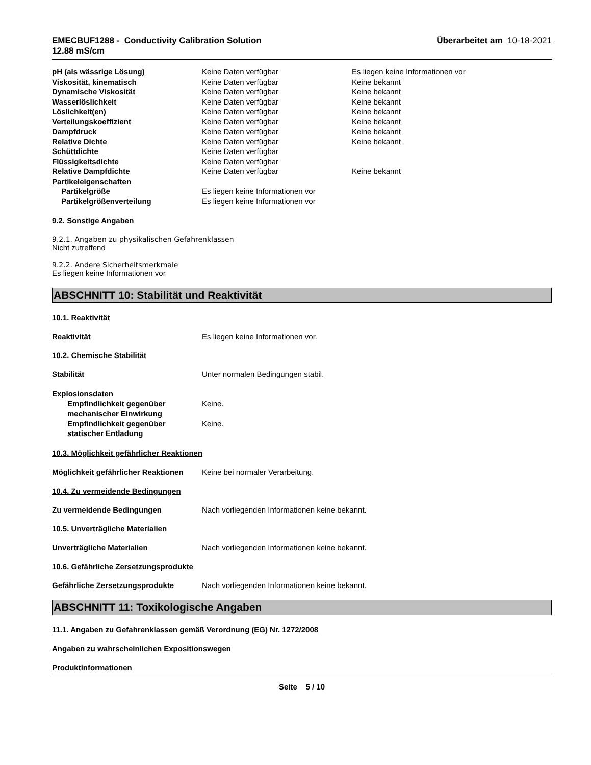EMECBUF1288 - Conductivity Calibration Solution
12.88 mS/cm
Überarbeitet am 10-18-2021
| pH (als wässrige Lösung) | Keine Daten verfügbar | Es liegen keine Informationen vor |
| Viskosität, kinematisch | Keine Daten verfügbar | Keine bekannt |
| Dynamische Viskosität | Keine Daten verfügbar | Keine bekannt |
| Wasserlöslichkeit | Keine Daten verfügbar | Keine bekannt |
| Löslichkeit(en) | Keine Daten verfügbar | Keine bekannt |
| Verteilungskoeffizient | Keine Daten verfügbar | Keine bekannt |
| Dampfdruck | Keine Daten verfügbar | Keine bekannt |
| Relative Dichte | Keine Daten verfügbar | Keine bekannt |
| Schüttdichte | Keine Daten verfügbar | |
| Flüssigkeitsdichte | Keine Daten verfügbar | |
| Relative Dampfdichte | Keine Daten verfügbar | Keine bekannt |
| Partikeleigenschaften | | |
| Partikelgröße | Es liegen keine Informationen vor | |
| Partikelgrößenverteilung | Es liegen keine Informationen vor | |
9.2. Sonstige Angaben
9.2.1. Angaben zu physikalischen Gefahrenklassen
Nicht zutreffend
9.2.2. Andere Sicherheitsmerkmale
Es liegen keine Informationen vor
ABSCHNITT 10: Stabilität und Reaktivität
10.1. Reaktivität
Reaktivität Es liegen keine Informationen vor.
10.2. Chemische Stabilität
Stabilität Unter normalen Bedingungen stabil.
| Explosionsdaten | |
| Empfindlichkeit gegenüber mechanischer Einwirkung | Keine. |
| Empfindlichkeit gegenüber statischer Entladung | Keine. |
10.3. Möglichkeit gefährlicher Reaktionen
Möglichkeit gefährlicher Reaktionen
Keine bei normaler Verarbeitung.
10.4. Zu vermeidende Bedingungen
Zu vermeidende Bedingungen Nach vorliegenden Informationen keine bekannt.
10.5. Unverträgliche Materialien
Unverträgliche Materialien Nach vorliegenden Informationen keine bekannt.
10.6. Gefährliche Zersetzungsprodukte
Gefährliche Zersetzungsprodukte Nach vorliegenden Informationen keine bekannt.
ABSCHNITT 11: Toxikologische Angaben
11.1. Angaben zu Gefahrenklassen gemäß Verordnung (EG) Nr. 1272/2008
Angaben zu wahrscheinlichen Expositionswegen
Produktinformationen
Seite 5 / 10